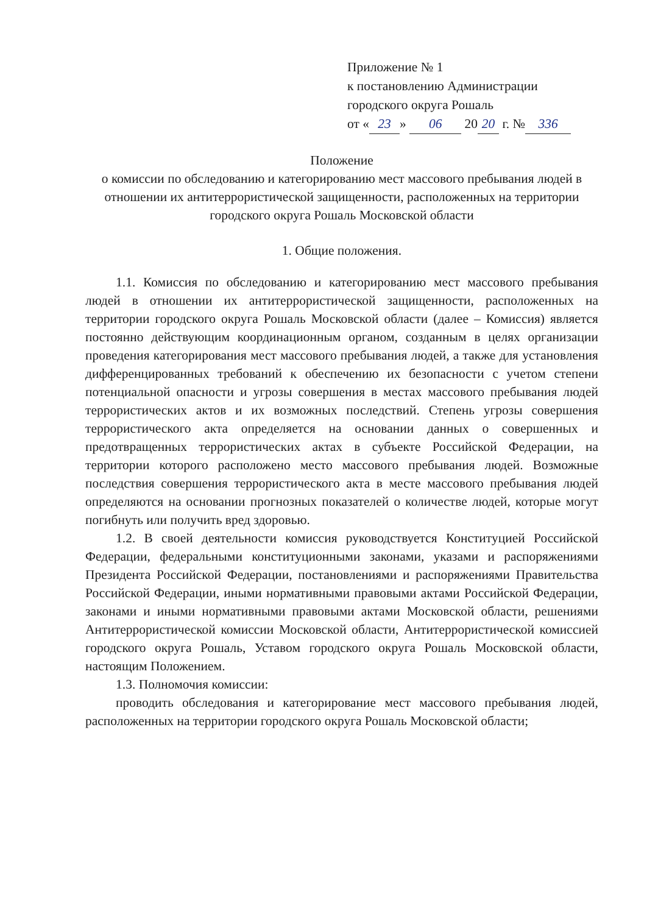Приложение № 1
к постановлению Администрации
городского округа Рошаль
от « 23 » 06 20 20 г. № 336
Положение
о комиссии по обследованию и категорированию мест массового пребывания людей в отношении их антитеррористической защищенности, расположенных на территории городского округа Рошаль Московской области
1. Общие положения.
1.1. Комиссия по обследованию и категорированию мест массового пребывания людей в отношении их антитеррористической защищенности, расположенных на территории городского округа Рошаль Московской области (далее – Комиссия) является постоянно действующим координационным органом, созданным в целях организации проведения категорирования мест массового пребывания людей, а также для установления дифференцированных требований к обеспечению их безопасности с учетом степени потенциальной опасности и угрозы совершения в местах массового пребывания людей террористических актов и их возможных последствий. Степень угрозы совершения террористического акта определяется на основании данных о совершенных и предотвращенных террористических актах в субъекте Российской Федерации, на территории которого расположено место массового пребывания людей. Возможные последствия совершения террористического акта в месте массового пребывания людей определяются на основании прогнозных показателей о количестве людей, которые могут погибнуть или получить вред здоровью.
1.2. В своей деятельности комиссия руководствуется Конституцией Российской Федерации, федеральными конституционными законами, указами и распоряжениями Президента Российской Федерации, постановлениями и распоряжениями Правительства Российской Федерации, иными нормативными правовыми актами Российской Федерации, законами и иными нормативными правовыми актами Московской области, решениями Антитеррористической комиссии Московской области, Антитеррористической комиссией городского округа Рошаль, Уставом городского округа Рошаль Московской области, настоящим Положением.
1.3. Полномочия комиссии:
проводить обследования и категорирование мест массового пребывания людей, расположенных на территории городского округа Рошаль Московской области;